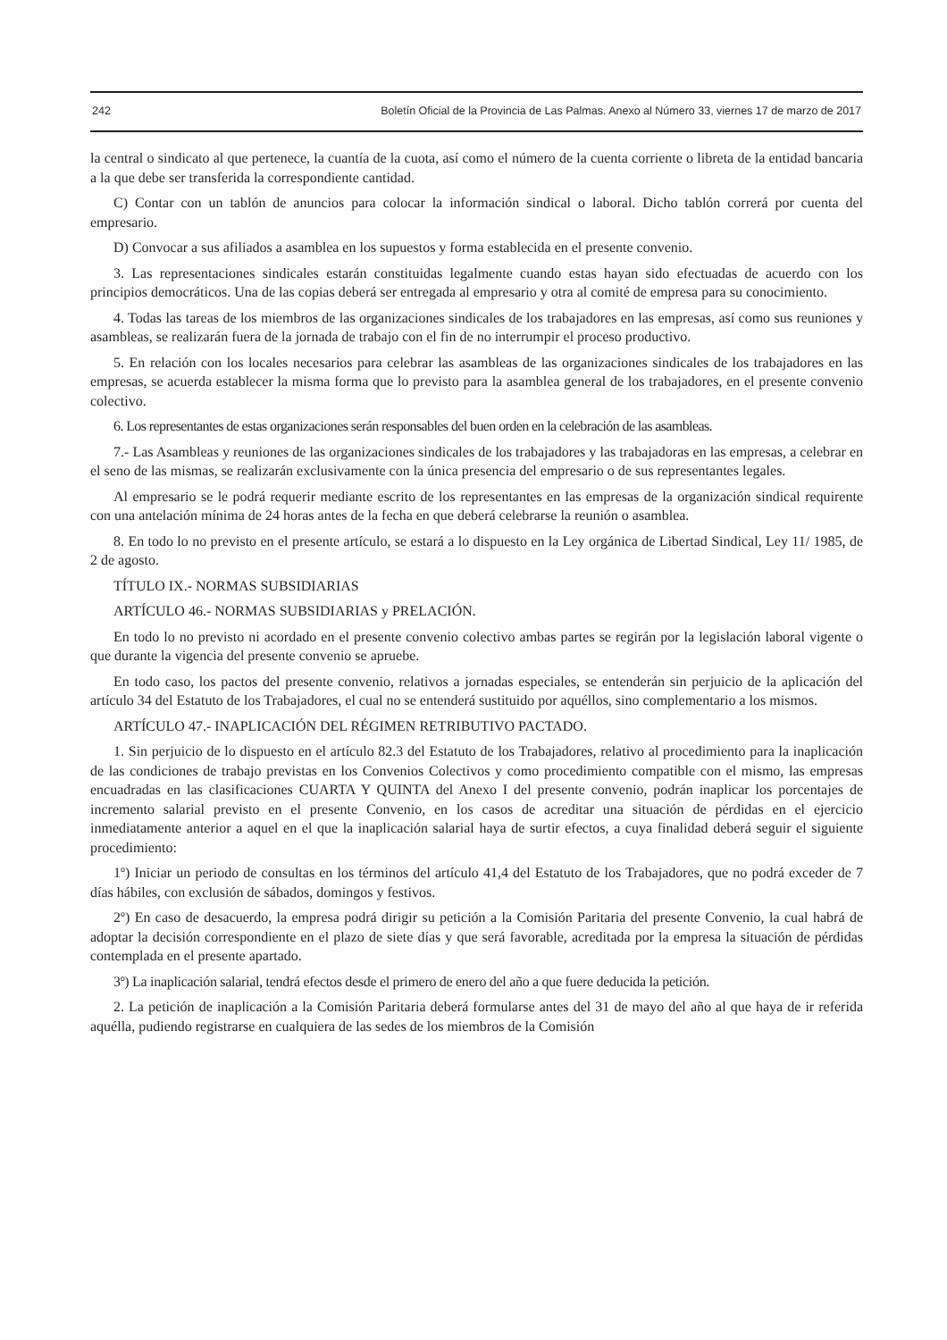242 Boletín Oficial de la Provincia de Las Palmas. Anexo al Número 33, viernes 17 de marzo de 2017
la central o sindicato al que pertenece, la cuantía de la cuota, así como el número de la cuenta corriente o libreta de la entidad bancaria a la que debe ser transferida la correspondiente cantidad.
C) Contar con un tablón de anuncios para colocar la información sindical o laboral. Dicho tablón correrá por cuenta del empresario.
D) Convocar a sus afiliados a asamblea en los supuestos y forma establecida en el presente convenio.
3. Las representaciones sindicales estarán constituidas legalmente cuando estas hayan sido efectuadas de acuerdo con los principios democráticos. Una de las copias deberá ser entregada al empresario y otra al comité de empresa para su conocimiento.
4. Todas las tareas de los miembros de las organizaciones sindicales de los trabajadores en las empresas, así como sus reuniones y asambleas, se realizarán fuera de la jornada de trabajo con el fin de no interrumpir el proceso productivo.
5. En relación con los locales necesarios para celebrar las asambleas de las organizaciones sindicales de los trabajadores en las empresas, se acuerda establecer la misma forma que lo previsto para la asamblea general de los trabajadores, en el presente convenio colectivo.
6. Los representantes de estas organizaciones serán responsables del buen orden en la celebración de las asambleas.
7.- Las Asambleas y reuniones de las organizaciones sindicales de los trabajadores y las trabajadoras en las empresas, a celebrar en el seno de las mismas, se realizarán exclusivamente con la única presencia del empresario o de sus representantes legales.
Al empresario se le podrá requerir mediante escrito de los representantes en las empresas de la organización sindical requirente con una antelación mínima de 24 horas antes de la fecha en que deberá celebrarse la reunión o asamblea.
8. En todo lo no previsto en el presente artículo, se estará a lo dispuesto en la Ley orgánica de Libertad Sindical, Ley 11/ 1985, de 2 de agosto.
TÍTULO IX.- NORMAS SUBSIDIARIAS
ARTÍCULO 46.- NORMAS SUBSIDIARIAS y PRELACIÓN.
En todo lo no previsto ni acordado en el presente convenio colectivo ambas partes se regirán por la legislación laboral vigente o que durante la vigencia del presente convenio se apruebe.
En todo caso, los pactos del presente convenio, relativos a jornadas especiales, se entenderán sin perjuicio de la aplicación del artículo 34 del Estatuto de los Trabajadores, el cual no se entenderá sustituido por aquéllos, sino complementario a los mismos.
ARTÍCULO 47.- INAPLICACIÓN DEL RÉGIMEN RETRIBUTIVO PACTADO.
1. Sin perjuicio de lo dispuesto en el artículo 82.3 del Estatuto de los Trabajadores, relativo al procedimiento para la inaplicación de las condiciones de trabajo previstas en los Convenios Colectivos y como procedimiento compatible con el mismo, las empresas encuadradas en las clasificaciones CUARTA Y QUINTA del Anexo I del presente convenio, podrán inaplicar los porcentajes de incremento salarial previsto en el presente Convenio, en los casos de acreditar una situación de pérdidas en el ejercicio inmediatamente anterior a aquel en el que la inaplicación salarial haya de surtir efectos, a cuya finalidad deberá seguir el siguiente procedimiento:
1º) Iniciar un periodo de consultas en los términos del artículo 41,4 del Estatuto de los Trabajadores, que no podrá exceder de 7 días hábiles, con exclusión de sábados, domingos y festivos.
2º) En caso de desacuerdo, la empresa podrá dirigir su petición a la Comisión Paritaria del presente Convenio, la cual habrá de adoptar la decisión correspondiente en el plazo de siete días y que será favorable, acreditada por la empresa la situación de pérdidas contemplada en el presente apartado.
3º) La inaplicación salarial, tendrá efectos desde el primero de enero del año a que fuere deducida la petición.
2. La petición de inaplicación a la Comisión Paritaria deberá formularse antes del 31 de mayo del año al que haya de ir referida aquélla, pudiendo registrarse en cualquiera de las sedes de los miembros de la Comisión